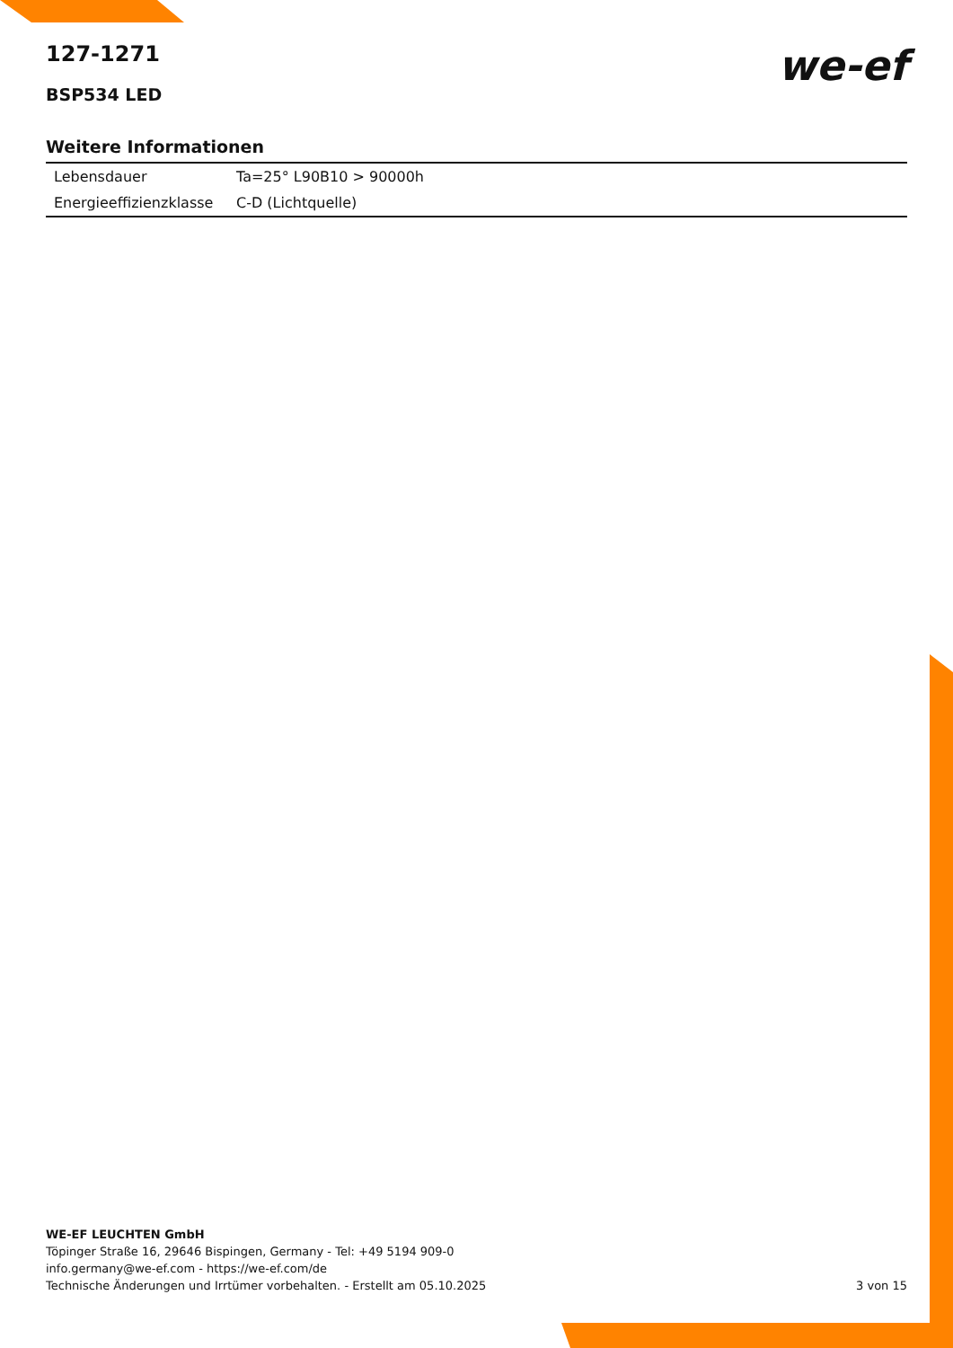127-1271
BSP534 LED
we-ef
Weitere Informationen
| Lebensdauer | Ta=25° L90B10 > 90000h |
| Energieeffizienzklasse | C-D (Lichtquelle) |
WE-EF LEUCHTEN GmbH
Töpinger Straße 16, 29646 Bispingen, Germany - Tel: +49 5194 909-0
info.germany@we-ef.com - https://we-ef.com/de
3 von 15 Technische Änderungen und Irrtümer vorbehalten. - Erstellt am 05.10.2025